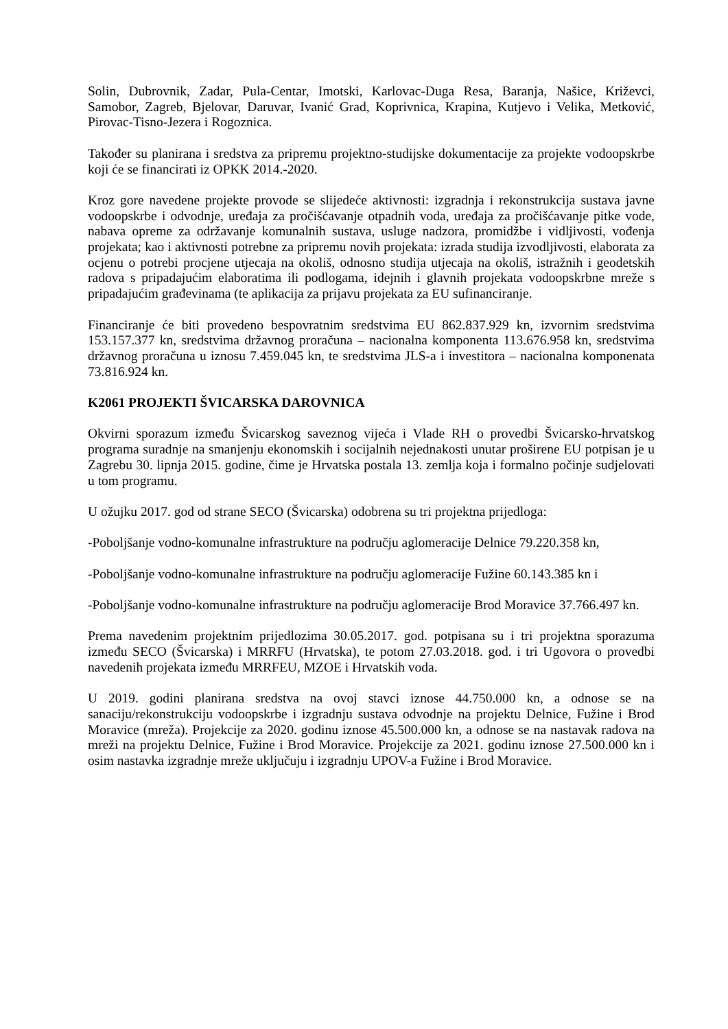Solin, Dubrovnik, Zadar, Pula-Centar, Imotski, Karlovac-Duga Resa, Baranja, Našice, Križevci, Samobor, Zagreb, Bjelovar, Daruvar, Ivanić Grad, Koprivnica, Krapina, Kutjevo i Velika, Metković, Pirovac-Tisno-Jezera i Rogoznica.
Također su planirana i sredstva za pripremu projektno-studijske dokumentacije za projekte vodoopskrbe koji će se financirati iz OPKK 2014.-2020.
Kroz gore navedene projekte provode se slijedeće aktivnosti: izgradnja i rekonstrukcija sustava javne vodoopskrbe i odvodnje, uređaja za pročišćavanje otpadnih voda, uređaja za pročišćavanje pitke vode, nabava opreme za održavanje komunalnih sustava, usluge nadzora, promidžbe i vidljivosti, vođenja projekata; kao i aktivnosti potrebne za pripremu novih projekata: izrada studija izvodljivosti, elaborata za ocjenu o potrebi procjene utjecaja na okoliš, odnosno studija utjecaja na okoliš, istražnih i geodetskih radova s pripadajućim elaboratima ili podlogama, idejnih i glavnih projekata vodoopskrbne mreže s pripadajućim građevinama (te aplikacija za prijavu projekata za EU sufinanciranje.
Financiranje će biti provedeno bespovratnim sredstvima EU 862.837.929 kn, izvornim sredstvima 153.157.377 kn, sredstvima državnog proračuna – nacionalna komponenta 113.676.958 kn, sredstvima državnog proračuna u iznosu 7.459.045 kn, te sredstvima JLS-a i investitora – nacionalna komponenata 73.816.924 kn.
K2061 PROJEKTI ŠVICARSKA DAROVNICA
Okvirni sporazum između Švicarskog saveznog vijeća i Vlade RH o provedbi Švicarsko-hrvatskog programa suradnje na smanjenju ekonomskih i socijalnih nejednakosti unutar proširene EU potpisan je u Zagrebu 30. lipnja 2015. godine, čime je Hrvatska postala 13. zemlja koja i formalno počinje sudjelovati u tom programu.
U ožujku 2017. god od strane SECO (Švicarska) odobrena su tri projektna prijedloga:
-Poboljšanje vodno-komunalne infrastrukture na području aglomeracije Delnice 79.220.358 kn,
-Poboljšanje vodno-komunalne infrastrukture na području aglomeracije Fužine 60.143.385 kn i
-Poboljšanje vodno-komunalne infrastrukture na području aglomeracije Brod Moravice 37.766.497 kn.
Prema navedenim projektnim prijedlozima 30.05.2017. god. potpisana su i tri projektna sporazuma između SECO (Švicarska) i MRRFU (Hrvatska), te potom 27.03.2018. god. i tri Ugovora o provedbi navedenih projekata između MRRFEU, MZOE i Hrvatskih voda.
U 2019. godini planirana sredstva na ovoj stavci iznose 44.750.000 kn, a odnose se na sanaciju/rekonstrukciju vodoopskrbe i izgradnju sustava odvodnje na projektu Delnice, Fužine i Brod Moravice (mreža). Projekcije za 2020. godinu iznose 45.500.000 kn, a odnose se na nastavak radova na mreži na projektu Delnice, Fužine i Brod Moravice. Projekcije za 2021. godinu iznose 27.500.000 kn i osim nastavka izgradnje mreže uključuju i izgradnju UPOV-a Fužine i Brod Moravice.